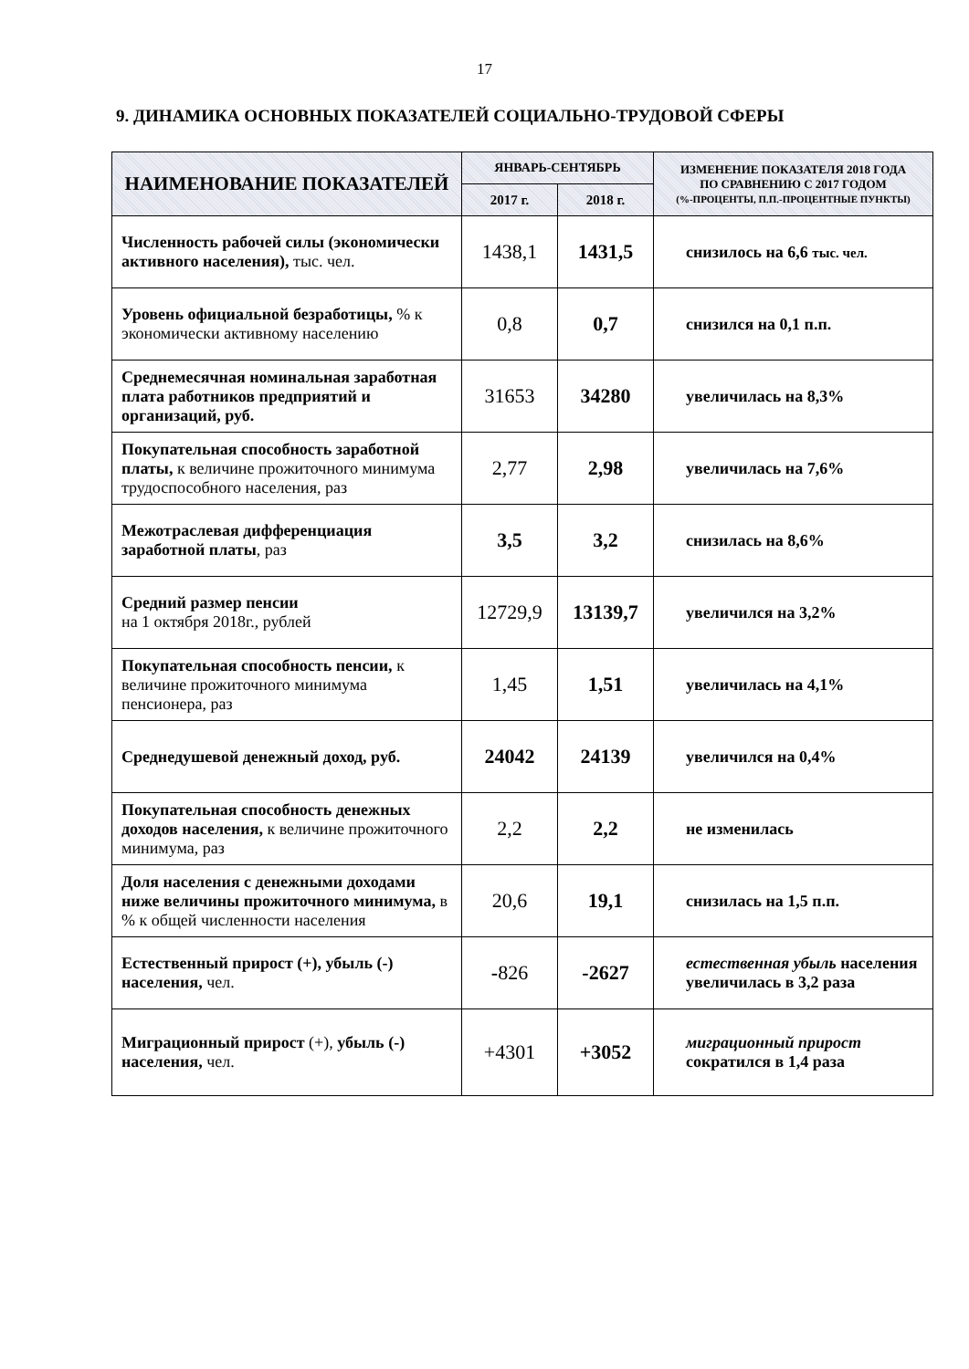17
9. ДИНАМИКА ОСНОВНЫХ ПОКАЗАТЕЛЕЙ СОЦИАЛЬНО-ТРУДОВОЙ СФЕРЫ
| НАИМЕНОВАНИЕ ПОКАЗАТЕЛЕЙ | ЯНВАРЬ-СЕНТЯБРЬ | | ИЗМЕНЕНИЕ ПОКАЗАТЕЛЯ 2018 ГОДА ПО СРАВНЕНИЮ С 2017 ГОДОМ (%-ПРОЦЕНТЫ, П.П.-ПРОЦЕНТНЫЕ ПУНКТЫ) |
| --- | --- | --- | --- |
| | 2017 г. | 2018 г. | |
| Численность рабочей силы (экономически активного населения), тыс. чел. | 1438,1 | 1431,5 | снизилось на 6,6 тыс. чел. |
| Уровень официальной безработицы, % к экономически активному населению | 0,8 | 0,7 | снизился на 0,1 п.п. |
| Среднемесячная номинальная заработная плата работников предприятий и организаций, руб. | 31653 | 34280 | увеличилась на 8,3% |
| Покупательная способность заработной платы, к величине прожиточного минимума трудоспособного населения, раз | 2,77 | 2,98 | увеличилась на 7,6% |
| Межотраслевая дифференциация заработной платы , раз | 3,5 | 3,2 | снизилась на 8,6% |
| Средний размер пенсии на 1 октября 2018г., рублей | 12729,9 | 13139,7 | увеличился на 3,2% |
| Покупательная способность пенсии, к величине прожиточного минимума пенсионера, раз | 1,45 | 1,51 | увеличилась на 4,1% |
| Среднедушевой денежный доход, руб. | 24042 | 24139 | увеличился на 0,4% |
| Покупательная способность денежных доходов населения, к величине прожиточного минимума, раз | 2,2 | 2,2 | не изменилась |
| Доля населения с денежными доходами ниже величины прожиточного минимума, в % к общей численности населения | 20,6 | 19,1 | снизилась на 1,5 п.п. |
| Естественный прирост (+), убыль (-) населения, чел. | - 826 | -2627 | естественная убыль населения увеличилась в 3,2 раза |
| Миграционный прирост (+), убыль (-) населения, чел. | +4301 | +3052 | миграционный прирост сократился в 1,4 раза |